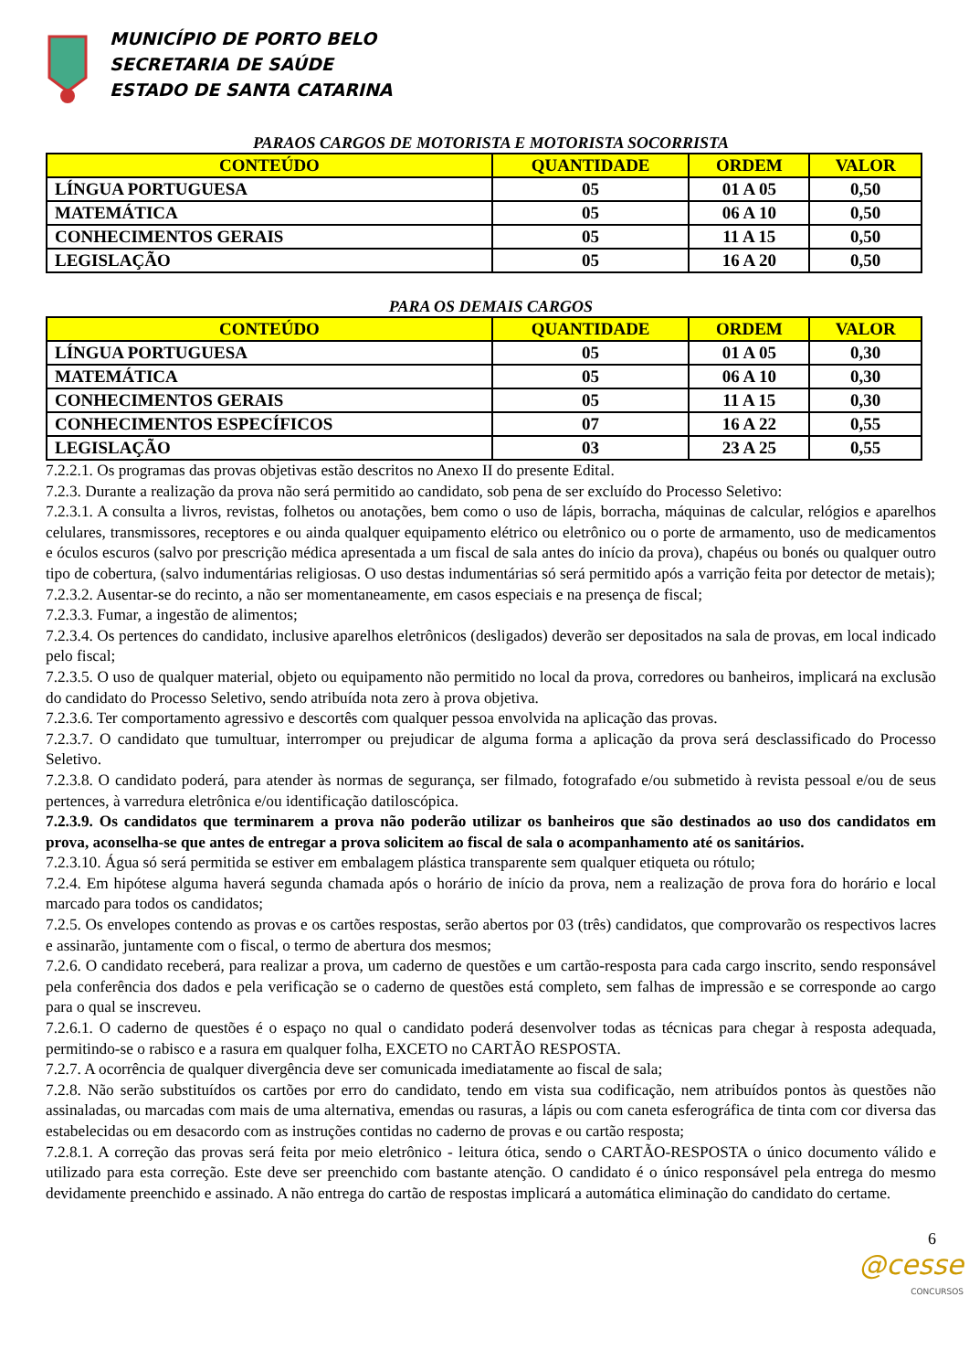MUNICÍPIO DE PORTO BELO
SECRETARIA DE SAÚDE
ESTADO DE SANTA CATARINA
PARAOS CARGOS DE MOTORISTA E MOTORISTA SOCORRISTA
| CONTEÚDO | QUANTIDADE | ORDEM | VALOR |
| --- | --- | --- | --- |
| LÍNGUA PORTUGUESA | 05 | 01 A 05 | 0,50 |
| MATEMÁTICA | 05 | 06 A 10 | 0,50 |
| CONHECIMENTOS GERAIS | 05 | 11 A 15 | 0,50 |
| LEGISLAÇÃO | 05 | 16 A 20 | 0,50 |
PARA OS DEMAIS CARGOS
| CONTEÚDO | QUANTIDADE | ORDEM | VALOR |
| --- | --- | --- | --- |
| LÍNGUA PORTUGUESA | 05 | 01 A 05 | 0,30 |
| MATEMÁTICA | 05 | 06 A 10 | 0,30 |
| CONHECIMENTOS GERAIS | 05 | 11 A 15 | 0,30 |
| CONHECIMENTOS ESPECÍFICOS | 07 | 16 A 22 | 0,55 |
| LEGISLAÇÃO | 03 | 23 A 25 | 0,55 |
7.2.2.1. Os programas das provas objetivas estão descritos no Anexo II do presente Edital.
7.2.3. Durante a realização da prova não será permitido ao candidato, sob pena de ser excluído do Processo Seletivo:
7.2.3.1. A consulta a livros, revistas, folhetos ou anotações, bem como o uso de lápis, borracha, máquinas de calcular, relógios e aparelhos celulares, transmissores, receptores e ou ainda qualquer equipamento elétrico ou eletrônico ou o porte de armamento, uso de medicamentos e óculos escuros (salvo por prescrição médica apresentada a um fiscal de sala antes do início da prova), chapéus ou bonés ou qualquer outro tipo de cobertura, (salvo indumentárias religiosas. O uso destas indumentárias só será permitido após a varrição feita por detector de metais);
7.2.3.2. Ausentar-se do recinto, a não ser momentaneamente, em casos especiais e na presença de fiscal;
7.2.3.3. Fumar, a ingestão de alimentos;
7.2.3.4. Os pertences do candidato, inclusive aparelhos eletrônicos (desligados) deverão ser depositados na sala de provas, em local indicado pelo fiscal;
7.2.3.5. O uso de qualquer material, objeto ou equipamento não permitido no local da prova, corredores ou banheiros, implicará na exclusão do candidato do Processo Seletivo, sendo atribuída nota zero à prova objetiva.
7.2.3.6. Ter comportamento agressivo e descortês com qualquer pessoa envolvida na aplicação das provas.
7.2.3.7. O candidato que tumultuar, interromper ou prejudicar de alguma forma a aplicação da prova será desclassificado do Processo Seletivo.
7.2.3.8. O candidato poderá, para atender às normas de segurança, ser filmado, fotografado e/ou submetido à revista pessoal e/ou de seus pertences, à varredura eletrônica e/ou identificação datiloscópica.
7.2.3.9. Os candidatos que terminarem a prova não poderão utilizar os banheiros que são destinados ao uso dos candidatos em prova, aconselha-se que antes de entregar a prova solicitem ao fiscal de sala o acompanhamento até os sanitários.
7.2.3.10. Água só será permitida se estiver em embalagem plástica transparente sem qualquer etiqueta ou rótulo;
7.2.4. Em hipótese alguma haverá segunda chamada após o horário de início da prova, nem a realização de prova fora do horário e local marcado para todos os candidatos;
7.2.5. Os envelopes contendo as provas e os cartões respostas, serão abertos por 03 (três) candidatos, que comprovarão os respectivos lacres e assinarão, juntamente com o fiscal, o termo de abertura dos mesmos;
7.2.6. O candidato receberá, para realizar a prova, um caderno de questões e um cartão-resposta para cada cargo inscrito, sendo responsável pela conferência dos dados e pela verificação se o caderno de questões está completo, sem falhas de impressão e se corresponde ao cargo para o qual se inscreveu.
7.2.6.1. O caderno de questões é o espaço no qual o candidato poderá desenvolver todas as técnicas para chegar à resposta adequada, permitindo-se o rabisco e a rasura em qualquer folha, EXCETO no CARTÃO RESPOSTA.
7.2.7. A ocorrência de qualquer divergência deve ser comunicada imediatamente ao fiscal de sala;
7.2.8. Não serão substituídos os cartões por erro do candidato, tendo em vista sua codificação, nem atribuídos pontos às questões não assinaladas, ou marcadas com mais de uma alternativa, emendas ou rasuras, a lápis ou com caneta esferográfica de tinta com cor diversa das estabelecidas ou em desacordo com as instruções contidas no caderno de provas e ou cartão resposta;
7.2.8.1. A correção das provas será feita por meio eletrônico - leitura ótica, sendo o CARTÃO-RESPOSTA o único documento válido e utilizado para esta correção. Este deve ser preenchido com bastante atenção. O candidato é o único responsável pela entrega do mesmo devidamente preenchido e assinado. A não entrega do cartão de respostas implicará a automática eliminação do candidato do certame.
6
@cesse
CONCURSOS